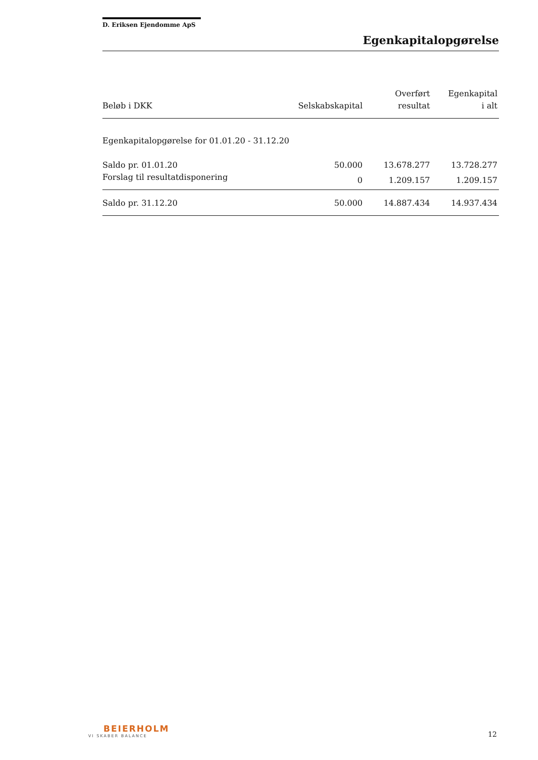D. Eriksen Ejendomme ApS
Egenkapitalopgørelse
| Beløb i DKK | Selskabskapital | Overført resultat | Egenkapital i alt |
| --- | --- | --- | --- |
| Egenkapitalopgørelse for 01.01.20 - 31.12.20 | | | |
| Saldo pr. 01.01.20 | 50.000 | 13.678.277 | 13.728.277 |
| Forslag til resultatdisponering | 0 | 1.209.157 | 1.209.157 |
| Saldo pr. 31.12.20 | 50.000 | 14.887.434 | 14.937.434 |
BEIERHOLM
VI SKABER BALANCE
12